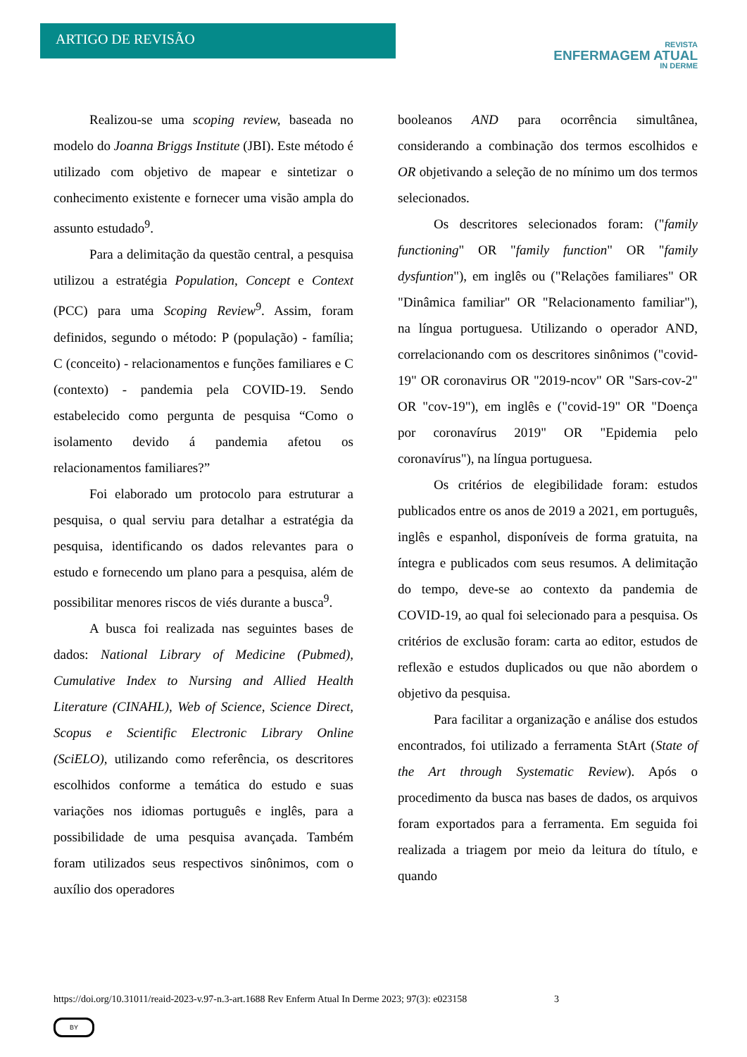ARTIGO DE REVISÃO
REVISTA
ENFERMAGEM ATUAL
IN DERME
Realizou-se uma scoping review, baseada no modelo do Joanna Briggs Institute (JBI). Este método é utilizado com objetivo de mapear e sintetizar o conhecimento existente e fornecer uma visão ampla do assunto estudado<sup>9</sup>.
Para a delimitação da questão central, a pesquisa utilizou a estratégia Population, Concept e Context (PCC) para uma Scoping Review<sup>9</sup>. Assim, foram definidos, segundo o método: P (população) - família; C (conceito) - relacionamentos e funções familiares e C (contexto) - pandemia pela COVID-19. Sendo estabelecido como pergunta de pesquisa “Como o isolamento devido á pandemia afetou os relacionamentos familiares?”
Foi elaborado um protocolo para estruturar a pesquisa, o qual serviu para detalhar a estratégia da pesquisa, identificando os dados relevantes para o estudo e fornecendo um plano para a pesquisa, além de possibilitar menores riscos de viés durante a busca<sup>9</sup>.
A busca foi realizada nas seguintes bases de dados: National Library of Medicine (Pubmed), Cumulative Index to Nursing and Allied Health Literature (CINAHL), Web of Science, Science Direct, Scopus e Scientific Electronic Library Online (SciELO), utilizando como referência, os descritores escolhidos conforme a temática do estudo e suas variações nos idiomas português e inglês, para a possibilidade de uma pesquisa avançada. Também foram utilizados seus respectivos sinônimos, com o auxílio dos operadores
booleanos AND para ocorrência simultânea, considerando a combinação dos termos escolhidos e OR objetivando a seleção de no mínimo um dos termos selecionados.
Os descritores selecionados foram: ("family functioning" OR "family function" OR "family dysfuntion"), em inglês ou ("Relações familiares" OR "Dinâmica familiar" OR "Relacionamento familiar"), na língua portuguesa. Utilizando o operador AND, correlacionando com os descritores sinônimos ("covid-19" OR coronavirus OR "2019-ncov" OR "Sars-cov-2" OR "cov-19"), em inglês e ("covid-19" OR "Doença por coronavírus 2019" OR "Epidemia pelo coronavírus"), na língua portuguesa.
Os critérios de elegibilidade foram: estudos publicados entre os anos de 2019 a 2021, em português, inglês e espanhol, disponíveis de forma gratuita, na íntegra e publicados com seus resumos. A delimitação do tempo, deve-se ao contexto da pandemia de COVID-19, ao qual foi selecionado para a pesquisa. Os critérios de exclusão foram: carta ao editor, estudos de reflexão e estudos duplicados ou que não abordem o objetivo da pesquisa.
Para facilitar a organização e análise dos estudos encontrados, foi utilizado a ferramenta StArt (State of the Art through Systematic Review). Após o procedimento da busca nas bases de dados, os arquivos foram exportados para a ferramenta. Em seguida foi realizada a triagem por meio da leitura do título, e quando
https://doi.org/10.31011/reaid-2023-v.97-n.3-art.1688 Rev Enferm Atual In Derme 2023; 97(3): e023158 3
BY